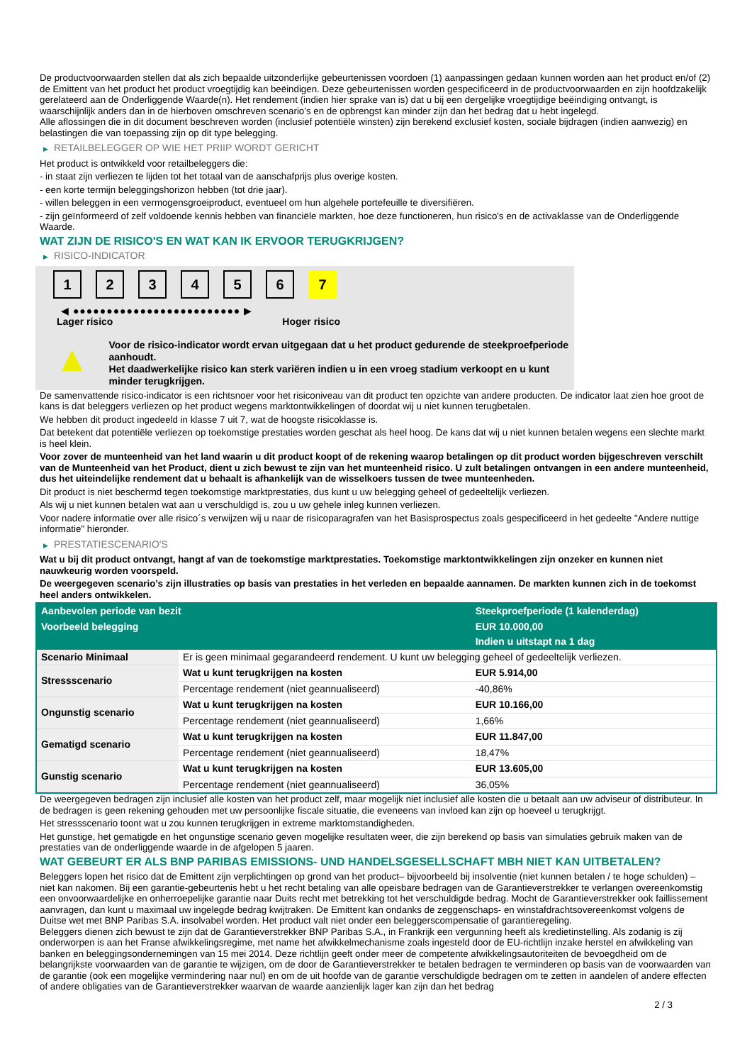De productvoorwaarden stellen dat als zich bepaalde uitzonderlijke gebeurtenissen voordoen (1) aanpassingen gedaan kunnen worden aan het product en/of (2) de Emittent van het product het product vroegtijdig kan beëindigen. Deze gebeurtenissen worden gespecificeerd in de productvoorwaarden en zijn hoofdzakelijk gerelateerd aan de Onderliggende Waarde(n). Het rendement (indien hier sprake van is) dat u bij een dergelijke vroegtijdige beëindiging ontvangt, is waarschijnlijk anders dan in de hierboven omschreven scenario’s en de opbrengst kan minder zijn dan het bedrag dat u hebt ingelegd.
Alle aflossingen die in dit document beschreven worden (inclusief potentiële winsten) zijn berekend exclusief kosten, sociale bijdragen (indien aanwezig) en belastingen die van toepassing zijn op dit type belegging.
▶ RETAILBELEGGER OP WIE HET PRIIP WORDT GERICHT
Het product is ontwikkeld voor retailbeleggers die:
- in staat zijn verliezen te lijden tot het totaal van de aanschafprijs plus overige kosten.
- een korte termijn beleggingshorizon hebben (tot drie jaar).
- willen beleggen in een vermogensgroeiproduct, eventueel om hun algehele portefeuille te diversifiëren.
- zijn geïnformeerd of zelf voldoende kennis hebben van financiële markten, hoe deze functioneren, hun risico's en de activaklasse van de Onderliggende Waarde.
WAT ZIJN DE RISICO'S EN WAT KAN IK ERVOOR TERUGKRIJGEN?
▶ RISICO-INDICATOR
1 2 3 4 5 6 7
◀ ●●●●●●●●●●●●●●●●●●●●●●●●● ▶
Lager risico Hoger risico
▲
Voor de risico-indicator wordt ervan uitgegaan dat u het product gedurende de steekproefperiode aanhoudt.
Het daadwerkelijke risico kan sterk variëren indien u in een vroeg stadium verkoopt en u kunt minder terugkrijgen.
De samenvattende risico-indicator is een richtsnoer voor het risiconiveau van dit product ten opzichte van andere producten. De indicator laat zien hoe groot de kans is dat beleggers verliezen op het product wegens marktontwikkelingen of doordat wij u niet kunnen terugbetalen.
We hebben dit product ingedeeld in klasse 7 uit 7, wat de hoogste risicoklasse is.
Dat betekent dat potentiële verliezen op toekomstige prestaties worden geschat als heel hoog. De kans dat wij u niet kunnen betalen wegens een slechte markt is heel klein.
Voor zover de munteenheid van het land waarin u dit product koopt of de rekening waarop betalingen op dit product worden bijgeschreven verschilt van de Munteenheid van het Product, dient u zich bewust te zijn van het munteenheid risico. U zult betalingen ontvangen in een andere munteenheid, dus het uiteindelijke rendement dat u behaalt is afhankelijk van de wisselkoers tussen de twee munteenheden.
Dit product is niet beschermd tegen toekomstige marktprestaties, dus kunt u uw belegging geheel of gedeeltelijk verliezen.
Als wij u niet kunnen betalen wat aan u verschuldigd is, zou u uw gehele inleg kunnen verliezen.
Voor nadere informatie over alle risico´s verwijzen wij u naar de risicoparagrafen van het Basisprospectus zoals gespecificeerd in het gedeelte "Andere nuttige informatie" hieronder.
▶ PRESTATIESCENARIO'S
Wat u bij dit product ontvangt, hangt af van de toekomstige marktprestaties. Toekomstige marktontwikkelingen zijn onzeker en kunnen niet nauwkeurig worden voorspeld.
De weergegeven scenario’s zijn illustraties op basis van prestaties in het verleden en bepaalde aannamen. De markten kunnen zich in de toekomst heel anders ontwikkelen.
| Aanbevolen periode van bezit | | Steekproefperiode (1 kalenderdag) |
| --- | --- | --- |
| Voorbeeld belegging | | EUR 10.000,00 |
| | | Indien u uitstapt na 1 dag |
| Scenario Minimaal | Er is geen minimaal gegarandeerd rendement. U kunt uw belegging geheel of gedeeltelijk verliezen. | |
| Stressscenario | Wat u kunt terugkrijgen na kosten | EUR 5.914,00 |
| | Percentage rendement (niet geannualiseerd) | -40,86% |
| Ongunstig scenario | Wat u kunt terugkrijgen na kosten | EUR 10.166,00 |
| | Percentage rendement (niet geannualiseerd) | 1,66% |
| Gematigd scenario | Wat u kunt terugkrijgen na kosten | EUR 11.847,00 |
| | Percentage rendement (niet geannualiseerd) | 18,47% |
| Gunstig scenario | Wat u kunt terugkrijgen na kosten | EUR 13.605,00 |
| | Percentage rendement (niet geannualiseerd) | 36,05% |
De weergegeven bedragen zijn inclusief alle kosten van het product zelf, maar mogelijk niet inclusief alle kosten die u betaalt aan uw adviseur of distributeur. In de bedragen is geen rekening gehouden met uw persoonlijke fiscale situatie, die eveneens van invloed kan zijn op hoeveel u terugkrijgt.
Het stressscenario toont wat u zou kunnen terugkrijgen in extreme marktomstandigheden.
Het gunstige, het gematigde en het ongunstige scenario geven mogelijke resultaten weer, die zijn berekend op basis van simulaties gebruik maken van de prestaties van de onderliggende waarde in de afgelopen 5 jaaren.
WAT GEBEURT ER ALS BNP PARIBAS EMISSIONS- UND HANDELSGESELLSCHAFT MBH NIET KAN UITBETALEN?
Beleggers lopen het risico dat de Emittent zijn verplichtingen op grond van het product– bijvoorbeeld bij insolventie (niet kunnen betalen / te hoge schulden) – niet kan nakomen. Bij een garantie-gebeurtenis hebt u het recht betaling van alle opeisbare bedragen van de Garantieverstrekker te verlangen overeenkomstig een onvoorwaardelijke en onherroepelijke garantie naar Duits recht met betrekking tot het verschuldigde bedrag. Mocht de Garantieverstrekker ook faillissement aanvragen, dan kunt u maximaal uw ingelegde bedrag kwijtraken. De Emittent kan ondanks de zeggenschaps- en winstafdrachtsovereenkomst volgens de Duitse wet met BNP Paribas S.A. insolvabel worden. Het product valt niet onder een beleggerscompensatie of garantieregeling.
Beleggers dienen zich bewust te zijn dat de Garantieverstrekker BNP Paribas S.A., in Frankrijk een vergunning heeft als kredietinstelling. Als zodanig is zij onderworpen is aan het Franse afwikkelingsregime, met name het afwikkelmechanisme zoals ingesteld door de EU-richtlijn inzake herstel en afwikkeling van banken en beleggingsondernemingen van 15 mei 2014. Deze richtlijn geeft onder meer de competente afwikkelingsautoriteiten de bevoegdheid om de belangrijkste voorwaarden van de garantie te wijzigen, om de door de Garantieverstrekker te betalen bedragen te verminderen op basis van de voorwaarden van de garantie (ook een mogelijke vermindering naar nul) en om de uit hoofde van de garantie verschuldigde bedragen om te zetten in aandelen of andere effecten of andere obligaties van de Garantieverstrekker waarvan de waarde aanzienlijk lager kan zijn dan het bedrag
2 / 3